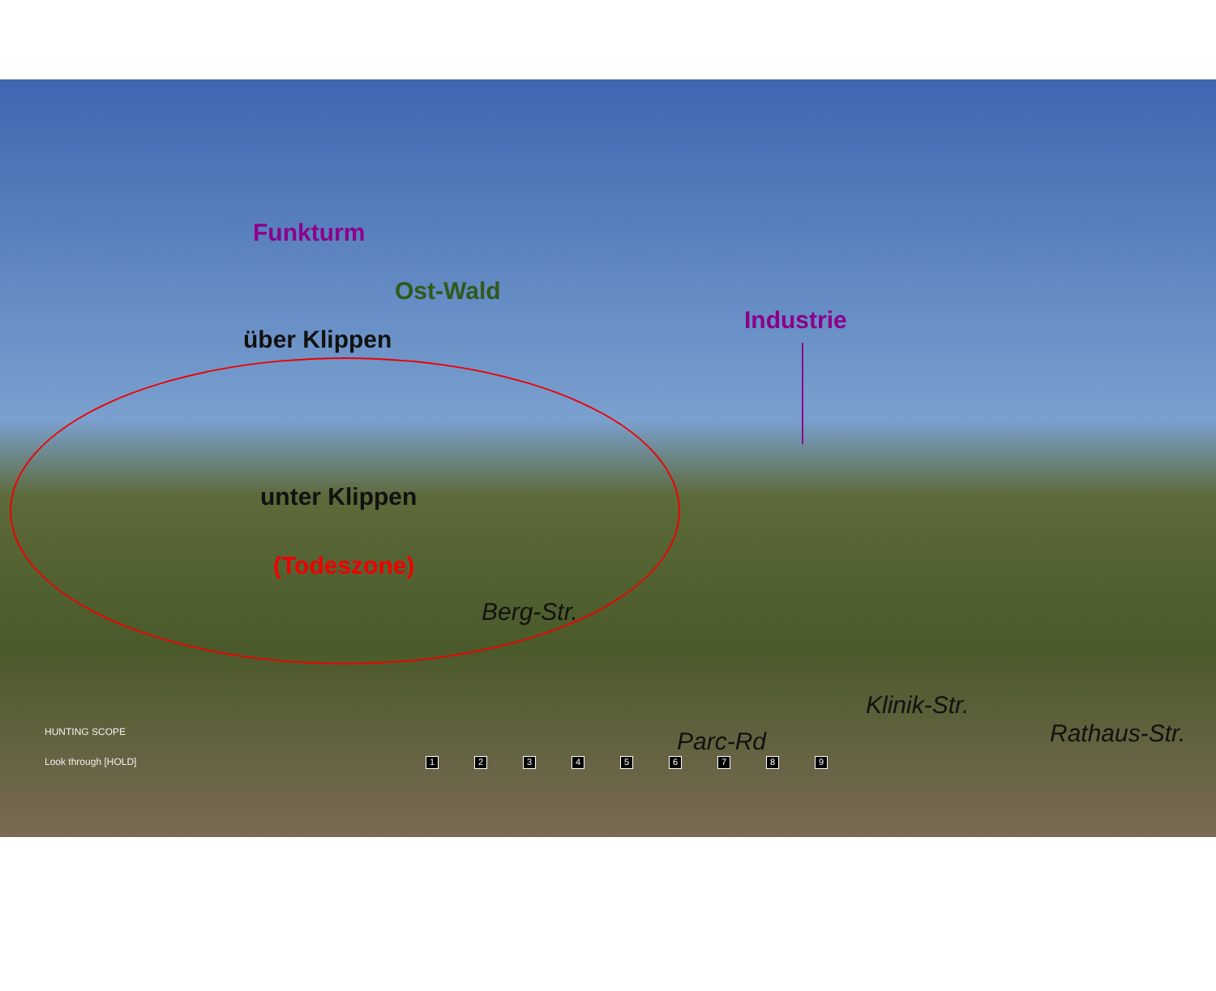Funkturm
Ost-Wald
über Klippen
Industrie
unter Klippen
(Todeszone)
Berg-Str.
Parc-Rd
Klinik-Str.
Rathaus-Str.
HUNTING SCOPE
Look through [HOLD] 123456789